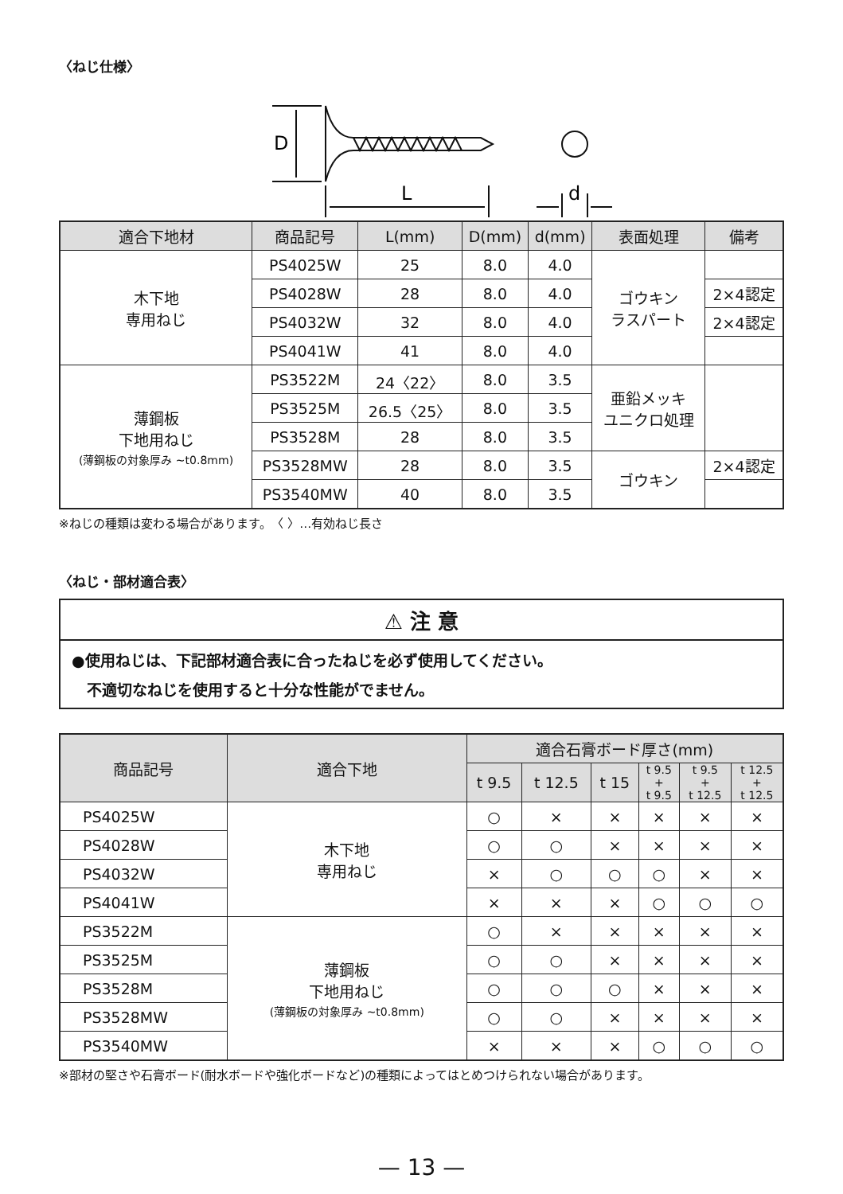〈ねじ仕様〉
D
L
d
| 適合下地材 | 商品記号 | L(mm) | D(mm) | d(mm) | 表面処理 | 備考 |
| --- | --- | --- | --- | --- | --- | --- |
| 木下地 専用ねじ | PS4025W | 25 | 8.0 | 4.0 | ゴウキン ラスパート | |
| | PS4028W | 28 | 8.0 | 4.0 | | 2×4認定 |
| | PS4032W | 32 | 8.0 | 4.0 | | 2×4認定 |
| | PS4041W | 41 | 8.0 | 4.0 | | |
| 薄鋼板 下地用ねじ (薄鋼板の対象厚み ~t0.8mm) | PS3522M | 24〈22〉 | 8.0 | 3.5 | 亜鉛メッキ ユニクロ処理 | |
| | PS3525M | 26.5〈25〉 | 8.0 | 3.5 | | |
| | PS3528M | 28 | 8.0 | 3.5 | | |
| | PS3528MW | 28 | 8.0 | 3.5 | ゴウキン | 2×4認定 |
| | PS3540MW | 40 | 8.0 | 3.5 | | |
※ねじの種類は変わる場合があります。　〈 〉…有効ねじ長さ
〈ねじ・部材適合表〉
⚠ 注 意
●使用ねじは、下記部材適合表に合ったねじを必ず使用してください。
　不適切なねじを使用すると十分な性能がでません。
| 商品記号 | 適合下地 | 適合石膏ボード厚さ(mm) | | | | | |
| --- | --- | --- | --- | --- | --- | --- | --- |
| | | t 9.5 | t 12.5 | t 15 | t 9.5 + t 9.5 | t 9.5 + t 12.5 | t 12.5 + t 12.5 |
| PS4025W | 木下地 専用ねじ | ○ | × | × | × | × | × |
| PS4028W | | ○ | ○ | × | × | × | × |
| PS4032W | | × | ○ | ○ | ○ | × | × |
| PS4041W | | × | × | × | ○ | ○ | ○ |
| PS3522M | 薄鋼板 下地用ねじ (薄鋼板の対象厚み ~t0.8mm) | ○ | × | × | × | × | × |
| PS3525M | | ○ | ○ | × | × | × | × |
| PS3528M | | ○ | ○ | ○ | × | × | × |
| PS3528MW | | ○ | ○ | × | × | × | × |
| PS3540MW | | × | × | × | ○ | ○ | ○ |
※部材の堅さや石膏ボード(耐水ボードや強化ボードなど)の種類によってはとめつけられない場合があります。
— 13 —